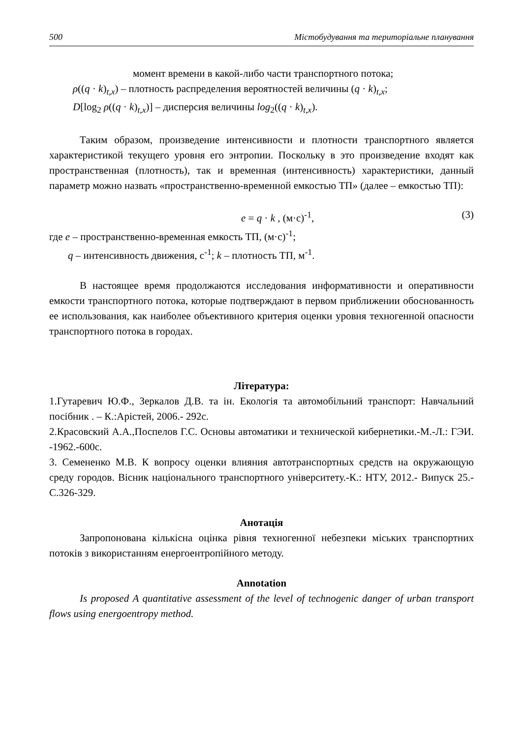500 Містобудування та територіальне планування
момент времени в какой-либо части транспортного потока;
ρ((q · k)<sub>t,x</sub>) – плотность распределения вероятностей величины (q · k)<sub>t,x</sub>;
D[log<sub>2</sub> ρ((q · k)<sub>t,x</sub>)] – дисперсия величины log<sub>2</sub>((q · k)<sub>t,x</sub>).
Таким образом, произведение интенсивности и плотности транспортного является характеристикой текущего уровня его энтропии. Поскольку в это произведение входят как пространственная (плотность), так и временная (интенсивность) характеристики, данный параметр можно назвать «пространственно-временной емкостью ТП» (далее – емкостью ТП):
e = q · k , (м·с)<sup>-1</sup>, (3)
где e – пространственно-временная емкость ТП, (м·с)<sup>-1</sup>;
q – интенсивность движения, с<sup>-1</sup>; k – плотность ТП, м<sup>-1</sup>.
В настоящее время продолжаются исследования информативности и оперативности емкости транспортного потока, которые подтверждают в первом приближении обоснованность ее использования, как наиболее объективного критерия оценки уровня техногенной опасности транспортного потока в городах.
Література:
1.Гутаревич Ю.Ф., Зеркалов Д.В. та ін. Екологія та автомобільний транспорт: Навчальний посібник . – К.:Арістей, 2006.- 292с.
2.Красовский А.А.,Поспелов Г.С. Основы автоматики и технической кибернетики.-М.-Л.: ГЭИ. -1962.-600с.
3. Семененко М.В. К вопросу оценки влияния автотранспортных средств на окружающую среду городов. Вісник національного транспортного університету.-К.: НТУ, 2012.- Випуск 25.- С.326-329.
Анотація
Запропонована кількісна оцінка рівня техногенної небезпеки міських транспортних потоків з використанням енергоентропійного методу.
Annotation
Is proposed A quantitative assessment of the level of technogenic danger of urban transport flows using energoentropy method.